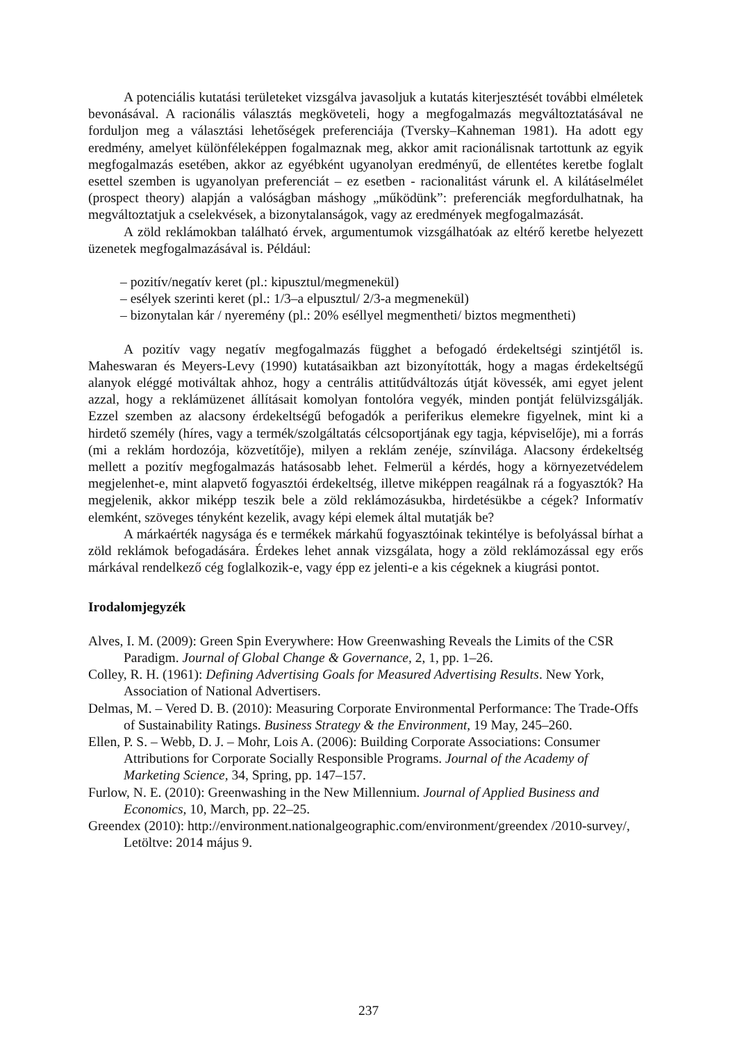A potenciális kutatási területeket vizsgálva javasoljuk a kutatás kiterjesztését további elméletek bevonásával. A racionális választás megköveteli, hogy a megfogalmazás megváltoztatásával ne forduljon meg a választási lehetőségek preferenciája (Tversky–Kahneman 1981). Ha adott egy eredmény, amelyet különféleképpen fogalmaznak meg, akkor amit racionálisnak tartottunk az egyik megfogalmazás esetében, akkor az egyébként ugyanolyan eredményű, de ellentétes keretbe foglalt esettel szemben is ugyanolyan preferenciát – ez esetben - racionalitást várunk el. A kilátáselmélet (prospect theory) alapján a valóságban máshogy „működünk”: preferenciák megfordulhatnak, ha megváltoztatjuk a cselekvések, a bizonytalanságok, vagy az eredmények megfogalmazását.
A zöld reklámokban található érvek, argumentumok vizsgálhatóak az eltérő keretbe helyezett üzenetek megfogalmazásával is. Például:
– pozitív/negatív keret (pl.: kipusztul/megmenekül)
– esélyek szerinti keret (pl.: 1/3–a elpusztul/ 2/3-a megmenekül)
– bizonytalan kár / nyeremény (pl.: 20% eséllyel megmentheti/ biztos megmentheti)
A pozitív vagy negatív megfogalmazás függhet a befogadó érdekeltségi szintjétől is. Maheswaran és Meyers-Levy (1990) kutatásaikban azt bizonyították, hogy a magas érdekeltségű alanyok eléggé motiváltak ahhoz, hogy a centrális attitűdváltozás útját kövessék, ami egyet jelent azzal, hogy a reklámüzenet állításait komolyan fontolóra vegyék, minden pontját felülvizsgálják. Ezzel szemben az alacsony érdekeltségű befogadók a periferikus elemekre figyelnek, mint ki a hirdető személy (híres, vagy a termék/szolgáltatás célcsoportjának egy tagja, képviselője), mi a forrás (mi a reklám hordozója, közvetítője), milyen a reklám zenéje, színvilága. Alacsony érdekeltség mellett a pozitív megfogalmazás hatásosabb lehet. Felmerül a kérdés, hogy a környezetvédelem megjelenhet-e, mint alapvető fogyasztói érdekeltség, illetve miképpen reagálnak rá a fogyasztók? Ha megjelenik, akkor miképp teszik bele a zöld reklámozásukba, hirdetésükbe a cégek? Informatív elemként, szöveges tényként kezelik, avagy képi elemek által mutatják be?
A márkaérték nagysága és e termékek márkahű fogyasztóinak tekintélye is befolyással bírhat a zöld reklámok befogadására. Érdekes lehet annak vizsgálata, hogy a zöld reklámozással egy erős márkával rendelkező cég foglalkozik-e, vagy épp ez jelenti-e a kis cégeknek a kiugrási pontot.
Irodalomjegyzék
Alves, I. M. (2009): Green Spin Everywhere: How Greenwashing Reveals the Limits of the CSR Paradigm. Journal of Global Change & Governance, 2, 1, pp. 1–26.
Colley, R. H. (1961): Defining Advertising Goals for Measured Advertising Results. New York, Association of National Advertisers.
Delmas, M. – Vered D. B. (2010): Measuring Corporate Environmental Performance: The Trade-Offs of Sustainability Ratings. Business Strategy & the Environment, 19 May, 245–260.
Ellen, P. S. – Webb, D. J. – Mohr, Lois A. (2006): Building Corporate Associations: Consumer Attributions for Corporate Socially Responsible Programs. Journal of the Academy of Marketing Science, 34, Spring, pp. 147–157.
Furlow, N. E. (2010): Greenwashing in the New Millennium. Journal of Applied Business and Economics, 10, March, pp. 22–25.
Greendex (2010): http://environment.nationalgeographic.com/environment/greendex /2010-survey/, Letöltve: 2014 május 9.
237